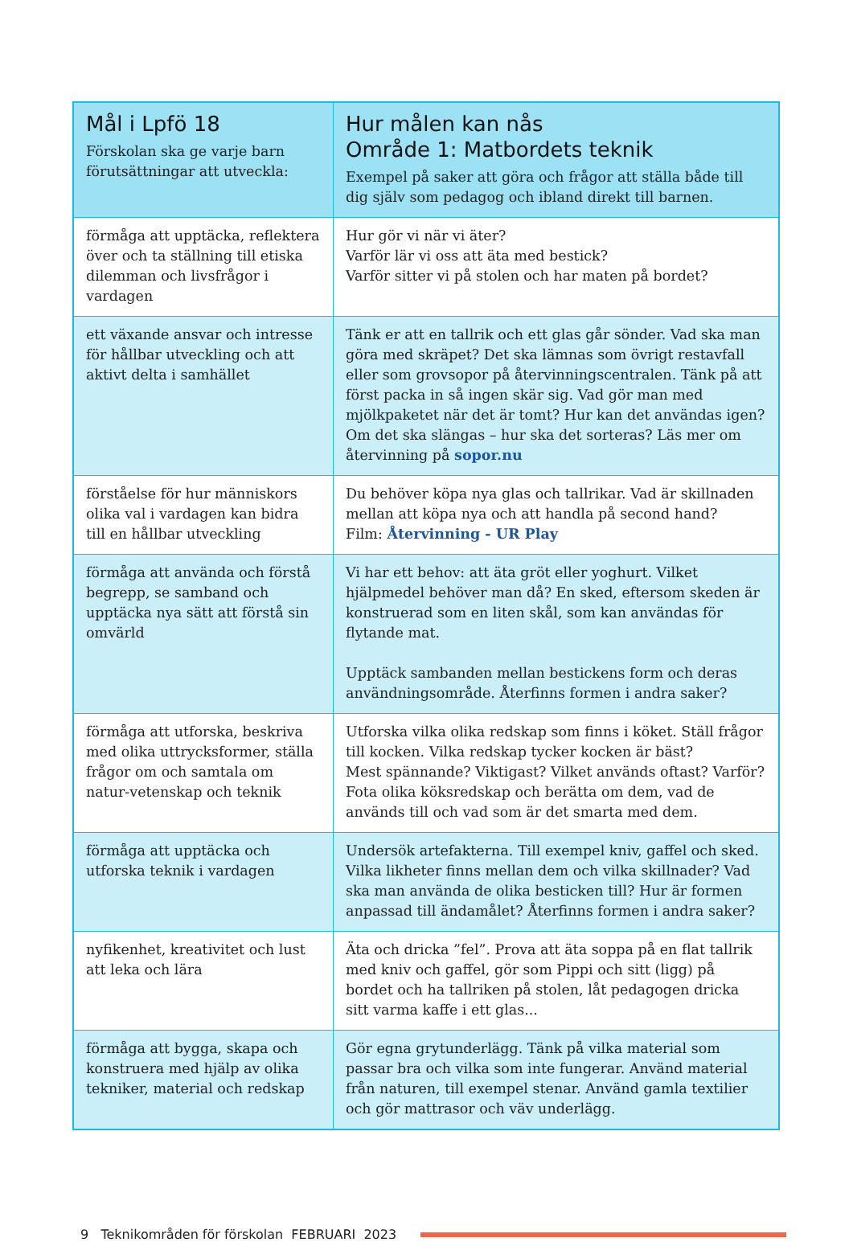| Mål i Lpfö 18 Förskolan ska ge varje barn förutsättningar att utveckla: | Hur målen kan nås Område 1: Matbordets teknik Exempel på saker att göra och frågor att ställa både till dig själv som pedagog och ibland direkt till barnen. |
| --- | --- |
| förmåga att upptäcka, reflektera över och ta ställning till etiska dilemman och livsfrågor i vardagen | Hur gör vi när vi äter? Varför lär vi oss att äta med bestick? Varför sitter vi på stolen och har maten på bordet? |
| ett växande ansvar och intresse för hållbar utveckling och att aktivt delta i samhället | Tänk er att en tallrik och ett glas går sönder. Vad ska man göra med skräpet? Det ska lämnas som övrigt restavfall eller som grovsopor på återvinningscentralen. Tänk på att först packa in så ingen skär sig. Vad gör man med mjölkpaketet när det är tomt? Hur kan det användas igen? Om det ska slängas – hur ska det sorteras? Läs mer om återvinning på sopor.nu |
| förståelse för hur människors olika val i vardagen kan bidra till en hållbar utveckling | Du behöver köpa nya glas och tallrikar. Vad är skillnaden mellan att köpa nya och att handla på second hand? Film: Återvinning - UR Play |
| förmåga att använda och förstå begrepp, se samband och upptäcka nya sätt att förstå sin omvärld | Vi har ett behov: att äta gröt eller yoghurt. Vilket hjälpmedel behöver man då? En sked, eftersom skeden är konstruerad som en liten skål, som kan användas för flytande mat. Upptäck sambanden mellan bestickens form och deras användningsområde. Återfinns formen i andra saker? |
| förmåga att utforska, beskriva med olika uttrycksformer, ställa frågor om och samtala om natur-vetenskap och teknik | Utforska vilka olika redskap som finns i köket. Ställ frågor till kocken. Vilka redskap tycker kocken är bäst? Mest spännande? Viktigast? Vilket används oftast? Varför? Fota olika köksredskap och berätta om dem, vad de används till och vad som är det smarta med dem. |
| förmåga att upptäcka och utforska teknik i vardagen | Undersök artefakterna. Till exempel kniv, gaffel och sked. Vilka likheter finns mellan dem och vilka skillnader? Vad ska man använda de olika besticken till? Hur är formen anpassad till ändamålet? Återfinns formen i andra saker? |
| nyfikenhet, kreativitet och lust att leka och lära | Äta och dricka ”fel”. Prova att äta soppa på en flat tallrik med kniv och gaffel, gör som Pippi och sitt (ligg) på bordet och ha tallriken på stolen, låt pedagogen dricka sitt varma kaffe i ett glas... |
| förmåga att bygga, skapa och konstruera med hjälp av olika tekniker, material och redskap | Gör egna grytunderlägg. Tänk på vilka material som passar bra och vilka som inte fungerar. Använd material från naturen, till exempel stenar. Använd gamla textilier och gör mattrasor och väv underlägg. |
9 Teknikområden för förskolan FEBRUARI 2023